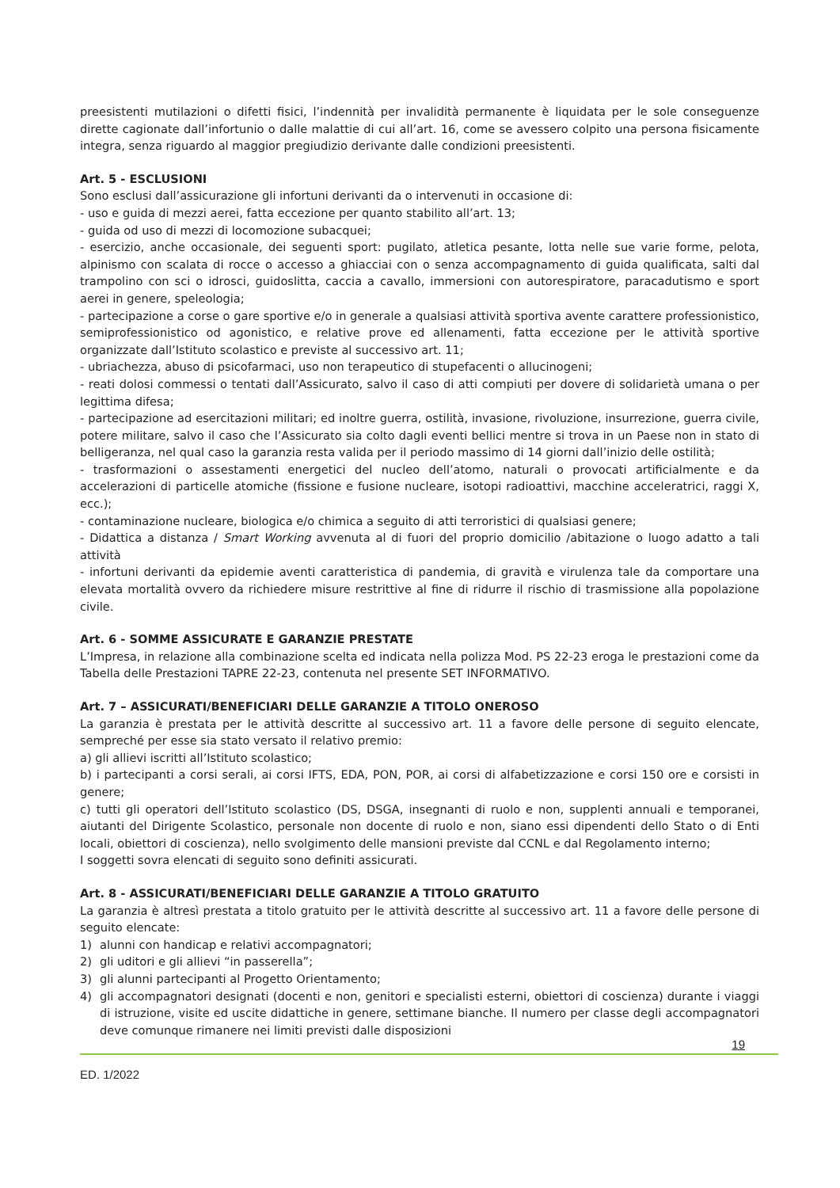preesistenti mutilazioni o difetti fisici, l’indennità per invalidità permanente è liquidata per le sole conseguenze dirette cagionate dall’infortunio o dalle malattie di cui all’art. 16, come se avessero colpito una persona fisicamente integra, senza riguardo al maggior pregiudizio derivante dalle condizioni preesistenti.
Art. 5 - ESCLUSIONI
Sono esclusi dall’assicurazione gli infortuni derivanti da o intervenuti in occasione di:
- uso e guida di mezzi aerei, fatta eccezione per quanto stabilito all’art. 13;
- guida od uso di mezzi di locomozione subacquei;
- esercizio, anche occasionale, dei seguenti sport: pugilato, atletica pesante, lotta nelle sue varie forme, pelota, alpinismo con scalata di rocce o accesso a ghiacciai con o senza accompagnamento di guida qualificata, salti dal trampolino con sci o idrosci, guidoslitta, caccia a cavallo, immersioni con autorespiratore, paracadutismo e sport aerei in genere, speleologia;
- partecipazione a corse o gare sportive e/o in generale a qualsiasi attività sportiva avente carattere professionistico, semiprofessionistico od agonistico, e relative prove ed allenamenti, fatta eccezione per le attività sportive organizzate dall’Istituto scolastico e previste al successivo art. 11;
- ubriachezza, abuso di psicofarmaci, uso non terapeutico di stupefacenti o allucinogeni;
- reati dolosi commessi o tentati dall’Assicurato, salvo il caso di atti compiuti per dovere di solidarietà umana o per legittima difesa;
- partecipazione ad esercitazioni militari; ed inoltre guerra, ostilità, invasione, rivoluzione, insurrezione, guerra civile, potere militare, salvo il caso che l’Assicurato sia colto dagli eventi bellici mentre si trova in un Paese non in stato di belligeranza, nel qual caso la garanzia resta valida per il periodo massimo di 14 giorni dall’inizio delle ostilità;
- trasformazioni o assestamenti energetici del nucleo dell’atomo, naturali o provocati artificialmente e da accelerazioni di particelle atomiche (fissione e fusione nucleare, isotopi radioattivi, macchine acceleratrici, raggi X, ecc.);
- contaminazione nucleare, biologica e/o chimica a seguito di atti terroristici di qualsiasi genere;
- Didattica a distanza / Smart Working avvenuta al di fuori del proprio domicilio /abitazione o luogo adatto a tali attività
- infortuni derivanti da epidemie aventi caratteristica di pandemia, di gravità e virulenza tale da comportare una elevata mortalità ovvero da richiedere misure restrittive al fine di ridurre il rischio di trasmissione alla popolazione civile.
Art. 6 - SOMME ASSICURATE E GARANZIE PRESTATE
L’Impresa, in relazione alla combinazione scelta ed indicata nella polizza Mod. PS 22-23 eroga le prestazioni come da Tabella delle Prestazioni TAPRE 22-23, contenuta nel presente SET INFORMATIVO.
Art. 7 – ASSICURATI/BENEFICIARI DELLE GARANZIE A TITOLO ONEROSO
La garanzia è prestata per le attività descritte al successivo art. 11 a favore delle persone di seguito elencate, sempreché per esse sia stato versato il relativo premio:
a) gli allievi iscritti all’Istituto scolastico;
b) i partecipanti a corsi serali, ai corsi IFTS, EDA, PON, POR, ai corsi di alfabetizzazione e corsi 150 ore e corsisti in genere;
c) tutti gli operatori dell’Istituto scolastico (DS, DSGA, insegnanti di ruolo e non, supplenti annuali e temporanei, aiutanti del Dirigente Scolastico, personale non docente di ruolo e non, siano essi dipendenti dello Stato o di Enti locali, obiettori di coscienza), nello svolgimento delle mansioni previste dal CCNL e dal Regolamento interno;
I soggetti sovra elencati di seguito sono definiti assicurati.
Art. 8 - ASSICURATI/BENEFICIARI DELLE GARANZIE A TITOLO GRATUITO
La garanzia è altresì prestata a titolo gratuito per le attività descritte al successivo art. 11 a favore delle persone di seguito elencate:
1) alunni con handicap e relativi accompagnatori;
2) gli uditori e gli allievi “in passerella”;
3) gli alunni partecipanti al Progetto Orientamento;
4) gli accompagnatori designati (docenti e non, genitori e specialisti esterni, obiettori di coscienza) durante i viaggi di istruzione, visite ed uscite didattiche in genere, settimane bianche. Il numero per classe degli accompagnatori deve comunque rimanere nei limiti previsti dalle disposizioni
19
ED. 1/2022